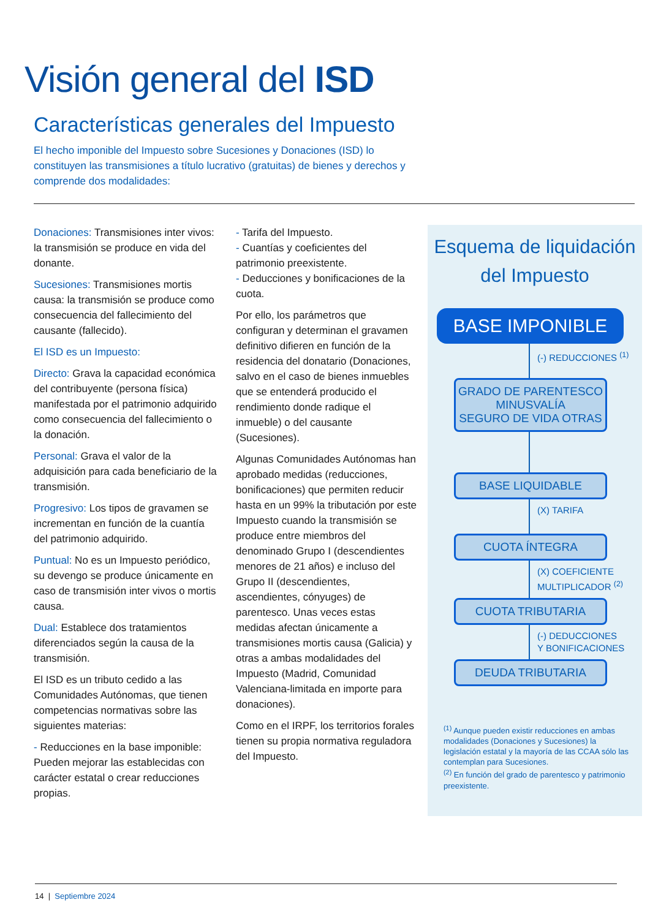Visión general del ISD
Características generales del Impuesto
El hecho imponible del Impuesto sobre Sucesiones y Donaciones (ISD) lo constituyen las transmisiones a título lucrativo (gratuitas) de bienes y derechos y comprende dos modalidades:
Donaciones: Transmisiones inter vivos: la transmisión se produce en vida del donante.
Sucesiones: Transmisiones mortis causa: la transmisión se produce como consecuencia del fallecimiento del causante (fallecido).
El ISD es un Impuesto:
Directo: Grava la capacidad económica del contribuyente (persona física) manifestada por el patrimonio adquirido como consecuencia del fallecimiento o la donación.
Personal: Grava el valor de la adquisición para cada beneficiario de la transmisión.
Progresivo: Los tipos de gravamen se incrementan en función de la cuantía del patrimonio adquirido.
Puntual: No es un Impuesto periódico, su devengo se produce únicamente en caso de transmisión inter vivos o mortis causa.
Dual: Establece dos tratamientos diferenciados según la causa de la transmisión.
El ISD es un tributo cedido a las Comunidades Autónomas, que tienen competencias normativas sobre las siguientes materias:
- Reducciones en la base imponible: Pueden mejorar las establecidas con carácter estatal o crear reducciones propias.
- Tarifa del Impuesto.
- Cuantías y coeficientes del patrimonio preexistente.
- Deducciones y bonificaciones de la cuota.
Por ello, los parámetros que configuran y determinan el gravamen definitivo difieren en función de la residencia del donatario (Donaciones, salvo en el caso de bienes inmuebles que se entenderá producido el rendimiento donde radique el inmueble) o del causante (Sucesiones).
Algunas Comunidades Autónomas han aprobado medidas (reducciones, bonificaciones) que permiten reducir hasta en un 99% la tributación por este Impuesto cuando la transmisión se produce entre miembros del denominado Grupo I (descendientes menores de 21 años) e incluso del Grupo II (descendientes, ascendientes, cónyuges) de parentesco. Unas veces estas medidas afectan únicamente a transmisiones mortis causa (Galicia) y otras a ambas modalidades del Impuesto (Madrid, Comunidad Valenciana-limitada en importe para donaciones).
Como en el IRPF, los territorios forales tienen su propia normativa reguladora del Impuesto.
Esquema de liquidación del Impuesto
BASE IMPONIBLE
(-) REDUCCIONES <sup>(1)</sup>
GRADO DE PARENTESCO
MINUSVALÍA
SEGURO DE VIDA OTRAS
BASE LIQUIDABLE
(X) TARIFA
CUOTA ÍNTEGRA
(X) COEFICIENTE
MULTIPLICADOR <sup>(2)</sup>
CUOTA TRIBUTARIA
(-) DEDUCCIONES
Y BONIFICACIONES
DEUDA TRIBUTARIA
<sup>(1)</sup> Aunque pueden existir reducciones en ambas modalidades (Donaciones y Sucesiones) la legislación estatal y la mayoría de las CCAA sólo las contemplan para Sucesiones.
<sup>(2)</sup> En función del grado de parentesco y patrimonio preexistente.
14 | Septiembre 2024